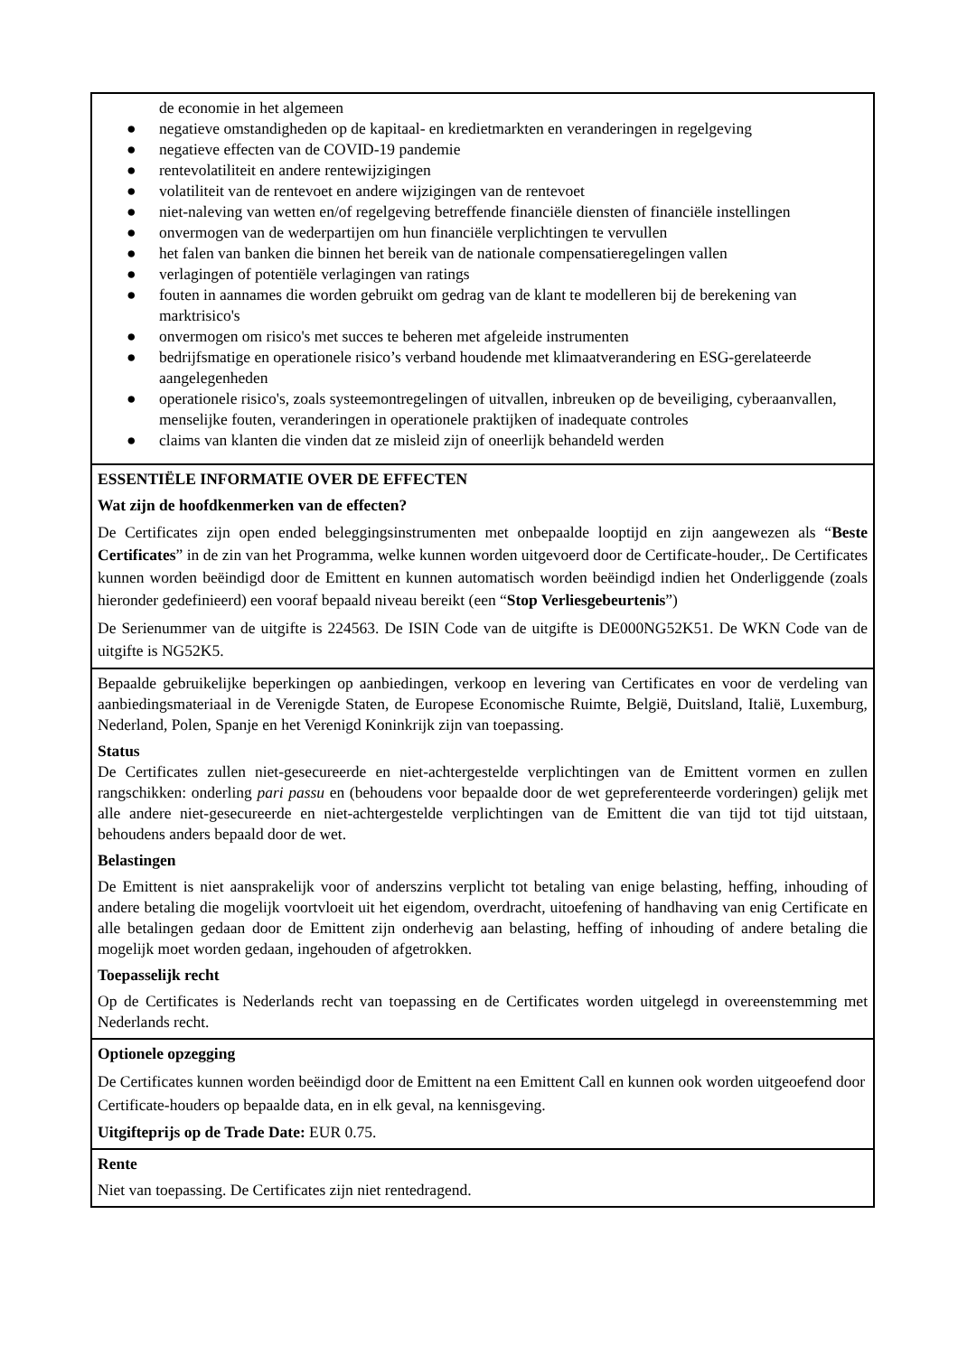de economie in het algemeen
● negatieve omstandigheden op de kapitaal- en kredietmarkten en veranderingen in regelgeving
● negatieve effecten van de COVID-19 pandemie
● rentevolatiliteit en andere rentewijzigingen
● volatiliteit van de rentevoet en andere wijzigingen van de rentevoet
● niet-naleving van wetten en/of regelgeving betreffende financiële diensten of financiële instellingen
● onvermogen van de wederpartijen om hun financiële verplichtingen te vervullen
● het falen van banken die binnen het bereik van de nationale compensatieregelingen vallen
● verlagingen of potentiële verlagingen van ratings
● fouten in aannames die worden gebruikt om gedrag van de klant te modelleren bij de berekening van marktrisico's
● onvermogen om risico's met succes te beheren met afgeleide instrumenten
● bedrijfsmatige en operationele risico’s verband houdende met klimaatverandering en ESG-gerelateerde aangelegenheden
● operationele risico's, zoals systeemontregelingen of uitvallen, inbreuken op de beveiliging, cyberaanvallen, menselijke fouten, veranderingen in operationele praktijken of inadequate controles
● claims van klanten die vinden dat ze misleid zijn of oneerlijk behandeld werden
ESSENTIËLE INFORMATIE OVER DE EFFECTEN
Wat zijn de hoofdkenmerken van de effecten?
De Certificates zijn open ended beleggingsinstrumenten met onbepaalde looptijd en zijn aangewezen als “Beste Certificates” in de zin van het Programma, welke kunnen worden uitgevoerd door de Certificate-houder,. De Certificates kunnen worden beëindigd door de Emittent en kunnen automatisch worden beëindigd indien het Onderliggende (zoals hieronder gedefinieerd) een vooraf bepaald niveau bereikt (een “Stop Verliesgebeurtenis”)
De Serienummer van de uitgifte is 224563. De ISIN Code van de uitgifte is DE000NG52K51. De WKN Code van de uitgifte is NG52K5.
Bepaalde gebruikelijke beperkingen op aanbiedingen, verkoop en levering van Certificates en voor de verdeling van aanbiedingsmateriaal in de Verenigde Staten, de Europese Economische Ruimte, België, Duitsland, Italië, Luxemburg, Nederland, Polen, Spanje en het Verenigd Koninkrijk zijn van toepassing.
Status
De Certificates zullen niet-gesecureerde en niet-achtergestelde verplichtingen van de Emittent vormen en zullen rangschikken: onderling pari passu en (behoudens voor bepaalde door de wet gepreferenteerde vorderingen) gelijk met alle andere niet-gesecureerde en niet-achtergestelde verplichtingen van de Emittent die van tijd tot tijd uitstaan, behoudens anders bepaald door de wet.
Belastingen
De Emittent is niet aansprakelijk voor of anderszins verplicht tot betaling van enige belasting, heffing, inhouding of andere betaling die mogelijk voortvloeit uit het eigendom, overdracht, uitoefening of handhaving van enig Certificate en alle betalingen gedaan door de Emittent zijn onderhevig aan belasting, heffing of inhouding of andere betaling die mogelijk moet worden gedaan, ingehouden of afgetrokken.
Toepasselijk recht
Op de Certificates is Nederlands recht van toepassing en de Certificates worden uitgelegd in overeenstemming met Nederlands recht.
Optionele opzegging
De Certificates kunnen worden beëindigd door de Emittent na een Emittent Call en kunnen ook worden uitgeoefend door Certificate-houders op bepaalde data, en in elk geval, na kennisgeving.
Uitgifteprijs op de Trade Date: EUR 0.75.
Rente
Niet van toepassing. De Certificates zijn niet rentedragend.